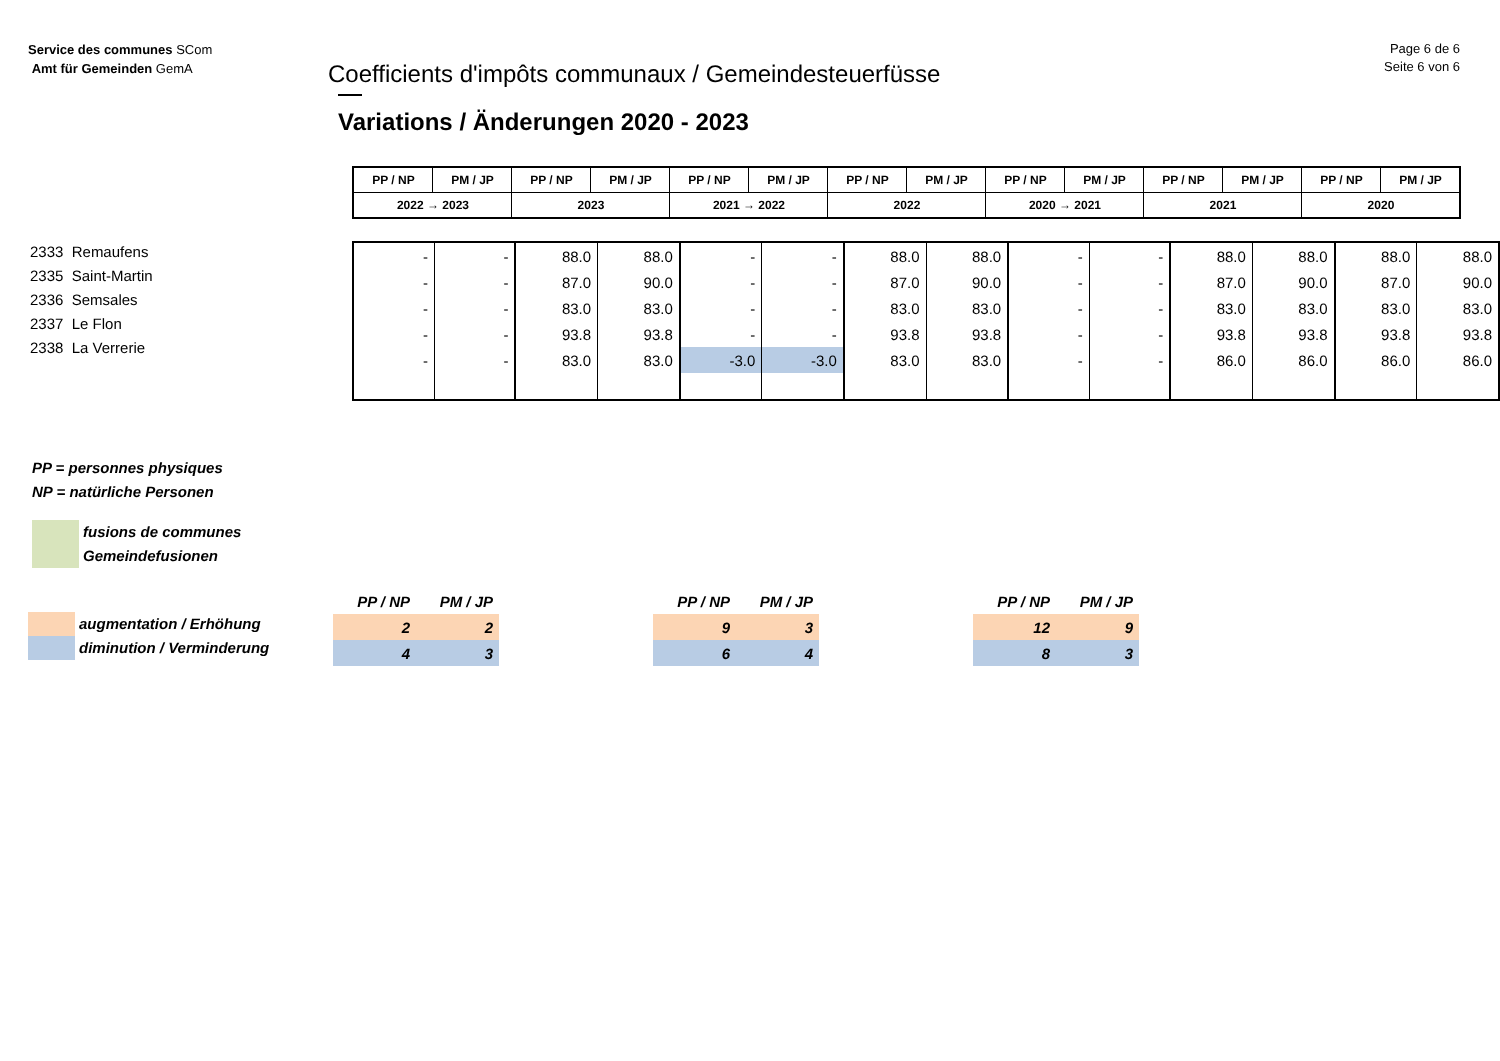Page 6 de 6
Seite 6 von 6
Service des communes SCom
Amt für Gemeinden GemA
Coefficients d'impôts communaux / Gemeindesteuerfüsse
Variations / Änderungen 2020 - 2023
2333 Remaufens
2335 Saint-Martin
2336 Semsales
2337 Le Flon
2338 La Verrerie
| PP / NP | PM / JP | PP / NP | PM / JP | PP / NP | PM / JP | PP / NP | PM / JP | PP / NP | PM / JP | PP / NP | PM / JP | PP / NP | PM / JP |
| 2022 → 2023 | | 2023 | | 2021 → 2022 | | 2022 | | 2020 → 2021 | | 2021 | | 2020 | |
| - | - | 88.0 | 88.0 | - | - | 88.0 | 88.0 | - | - | 88.0 | 88.0 | 88.0 | 88.0 |
| - | - | 87.0 | 90.0 | - | - | 87.0 | 90.0 | - | - | 87.0 | 90.0 | 87.0 | 90.0 |
| - | - | 83.0 | 83.0 | - | - | 83.0 | 83.0 | - | - | 83.0 | 83.0 | 83.0 | 83.0 |
| - | - | 93.8 | 93.8 | - | - | 93.8 | 93.8 | - | - | 93.8 | 93.8 | 93.8 | 93.8 |
| - | - | 83.0 | 83.0 | -3.0 | -3.0 | 83.0 | 83.0 | - | - | 86.0 | 86.0 | 86.0 | 86.0 |
PP = personnes physiques
NP = natürliche Personen
fusions de communes
Gemeindefusionen
augmentation / Erhöhung
diminution / Verminderung
| PP / NP | PM / JP |
| 2 | 2 |
| 4 | 3 |
| PP / NP | PM / JP |
| 9 | 3 |
| 6 | 4 |
| PP / NP | PM / JP |
| 12 | 9 |
| 8 | 3 |